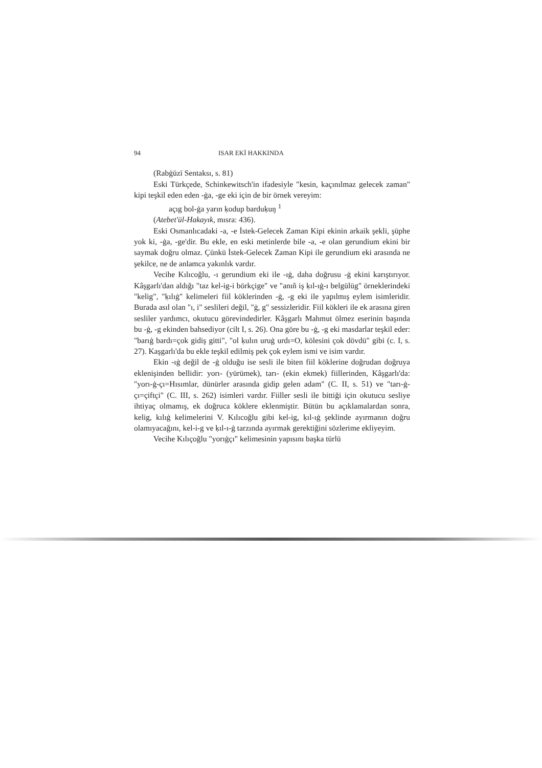94 ISAR EKİ HAKKINDA
(Rabġūzī Sentaksı, s. 81)
Eski Türkçede, Schinkewitsch'in ifadesiyle "kesin, kaçınılmaz gelecek zaman" kipi teşkil eden eden -ġa, -ge eki için de bir örnek vereyim:
açıg bol-ġa yarın ḳodup barduḳuŋ <sup>1</sup>
(Atebet'ül-Hakayık, mısra: 436).
Eski Osmanlıcadaki -a, -e İstek-Gelecek Zaman Kipi ekinin arkaik şekli, şüphe yok ki, -ġa, -ge'dir. Bu ekle, en eski metinlerde bile -a, -e olan gerundium ekini bir saymak doğru olmaz. Çünkü İstek-Gelecek Zaman Kipi ile gerundium eki arasında ne şekilce, ne de anlamca yakınlık vardır.
Vecihe Kılıcoğlu, -ı gerundium eki ile -ıġ, daha doğrusu -ġ ekini karıştırıyor. Kâşgarlı'dan aldığı "taz kel-ig-i börkçige" ve "anıñ iş ḳıl-ıġ-ı belgülüg" örneklerindeki "kelig", "ḳılıġ" kelimeleri fiil köklerinden -ġ, -g eki ile yapılmış eylem isimleridir. Burada asıl olan "ı, i" seslileri değil, "ġ, g" sessizleridir. Fiil kökleri ile ek arasına giren sesliler yardımcı, okutucu görevindedirler. Kâşgarlı Mahmut ölmez eserinin başında bu -ġ, -g ekinden bahsediyor (cilt I, s. 26). Ona göre bu -ġ, -g eki masdarlar teşkil eder: "barıġ bardı=çok gidiş gitti", "ol ḳulın uruġ urdı=O, kölesini çok dövdü" gibi (c. I, s. 27). Kaşgarlı'da bu ekle teşkil edilmiş pek çok eylem ismi ve isim vardır.
Ekin -ıġ değil de -ġ olduğu ise sesli ile biten fiil köklerine doğrudan doğruya eklenişinden bellidir: yorı- (yürümek), tarı- (ekin ekmek) fiillerinden, Kâşgarlı'da: "yorı-ġ-çı=Hısımlar, dünürler arasında gidip gelen adam" (C. II, s. 51) ve "tarı-ġ-çı=çiftçi" (C. III, s. 262) isimleri vardır. Fiiller sesli ile bittiği için okutucu sesliye ihtiyaç olmamış, ek doğruca köklere eklenmiştir. Bütün bu açıklamalardan sonra, kelig, kılıġ kelimelerini V. Kılıcoğlu gibi kel-ig, ḳıl-ıġ şeklinde ayırmanın doğru olamıyacağını, kel-i-g ve ḳıl-ı-ġ tarzında ayırmak gerektiğini sözlerime ekliyeyim.
Vecihe Kılıçoğlu "yorıġçı" kelimesinin yapısını başka türlü